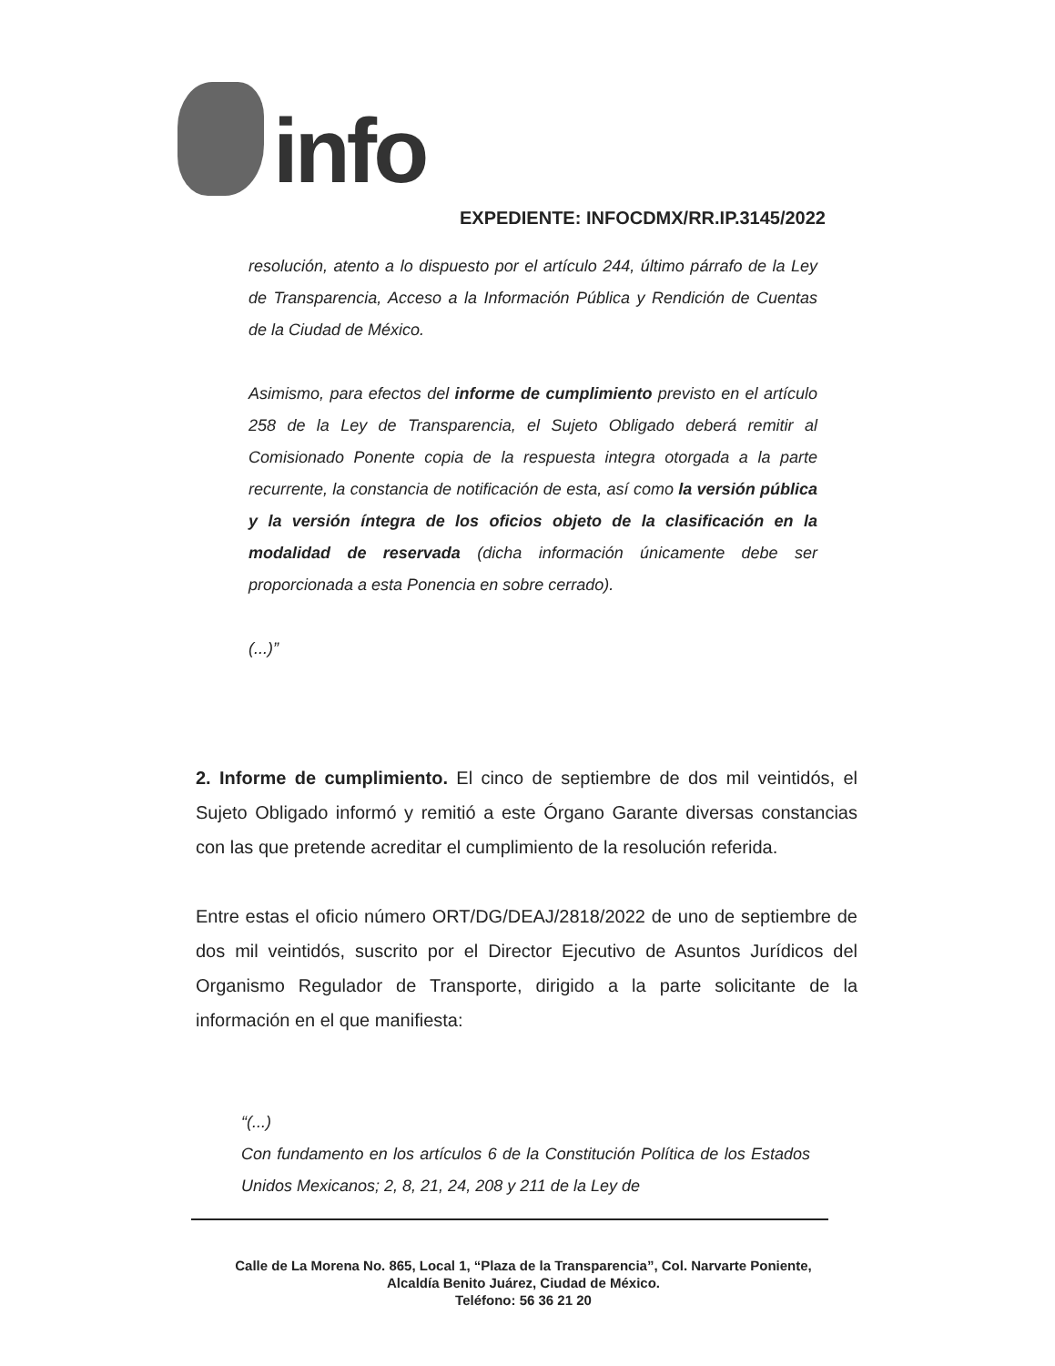info
EXPEDIENTE: INFOCDMX/RR.IP.3145/2022
resolución, atento a lo dispuesto por el artículo 244, último párrafo de la Ley de Transparencia, Acceso a la Información Pública y Rendición de Cuentas de la Ciudad de México.
Asimismo, para efectos del informe de cumplimiento previsto en el artículo 258 de la Ley de Transparencia, el Sujeto Obligado deberá remitir al Comisionado Ponente copia de la respuesta integra otorgada a la parte recurrente, la constancia de notificación de esta, así como la versión pública y la versión íntegra de los oficios objeto de la clasificación en la modalidad de reservada (dicha información únicamente debe ser proporcionada a esta Ponencia en sobre cerrado).
(...)”
2. Informe de cumplimiento. El cinco de septiembre de dos mil veintidós, el Sujeto Obligado informó y remitió a este Órgano Garante diversas constancias con las que pretende acreditar el cumplimiento de la resolución referida.
Entre estas el oficio número ORT/DG/DEAJ/2818/2022 de uno de septiembre de dos mil veintidós, suscrito por el Director Ejecutivo de Asuntos Jurídicos del Organismo Regulador de Transporte, dirigido a la parte solicitante de la información en el que manifiesta:
“(...)
Con fundamento en los artículos 6 de la Constitución Política de los Estados Unidos Mexicanos; 2, 8, 21, 24, 208 y 211 de la Ley de
Calle de La Morena No. 865, Local 1, “Plaza de la Transparencia”, Col. Narvarte Poniente,
Alcaldía Benito Juárez, Ciudad de México.
Teléfono: 56 36 21 20